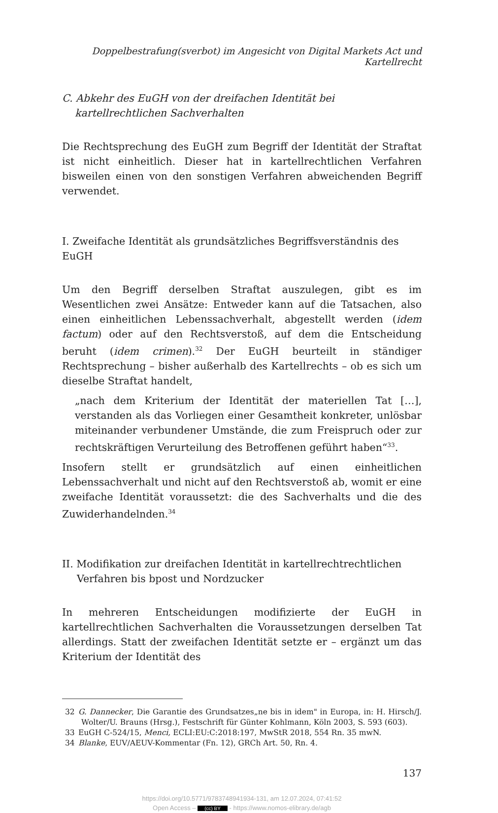Doppelbestrafung(sverbot) im Angesicht von Digital Markets Act und Kartellrecht
C. Abkehr des EuGH von der dreifachen Identität bei kartellrechtlichen Sachverhalten
Die Rechtsprechung des EuGH zum Begriff der Identität der Straftat ist nicht einheitlich. Dieser hat in kartellrechtlichen Verfahren bisweilen einen von den sonstigen Verfahren abweichenden Begriff verwendet.
I. Zweifache Identität als grundsätzliches Begriffsverständnis des EuGH
Um den Begriff derselben Straftat auszulegen, gibt es im Wesentlichen zwei Ansätze: Entweder kann auf die Tatsachen, also einen einheitlichen Lebenssachverhalt, abgestellt werden (idem factum) oder auf den Rechtsverstoß, auf dem die Entscheidung beruht (idem crimen).<sup>32</sup> Der EuGH beurteilt in ständiger Rechtsprechung – bisher außerhalb des Kartellrechts – ob es sich um dieselbe Straftat handelt,
„nach dem Kriterium der Identität der materiellen Tat […], verstanden als das Vorliegen einer Gesamtheit konkreter, unlösbar miteinander verbundener Umstände, die zum Freispruch oder zur rechtskräftigen Verurteilung des Betroffenen geführt haben“<sup>33</sup>.
Insofern stellt er grundsätzlich auf einen einheitlichen Lebenssachverhalt und nicht auf den Rechtsverstoß ab, womit er eine zweifache Identität voraussetzt: die des Sachverhalts und die des Zuwiderhandelnden.<sup>34</sup>
II. Modifikation zur dreifachen Identität in kartellrechtrechtlichen Verfahren bis bpost und Nordzucker
In mehreren Entscheidungen modifizierte der EuGH in kartellrechtlichen Sachverhalten die Voraussetzungen derselben Tat allerdings. Statt der zweifachen Identität setzte er – ergänzt um das Kriterium der Identität des
32 G. Dannecker, Die Garantie des Grundsatzes„ne bis in idem" in Europa, in: H. Hirsch/J. Wolter/U. Brauns (Hrsg.), Festschrift für Günter Kohlmann, Köln 2003, S. 593 (603).
33 EuGH C-524/15, Menci, ECLI:EU:C:2018:197, MwStR 2018, 554 Rn. 35 mwN.
34 Blanke, EUV/AEUV-Kommentar (Fn. 12), GRCh Art. 50, Rn. 4.
137
https://doi.org/10.5771/9783748941934-131, am 12.07.2024, 07:41:52
Open Access – (cc) BY - https://www.nomos-elibrary.de/agb